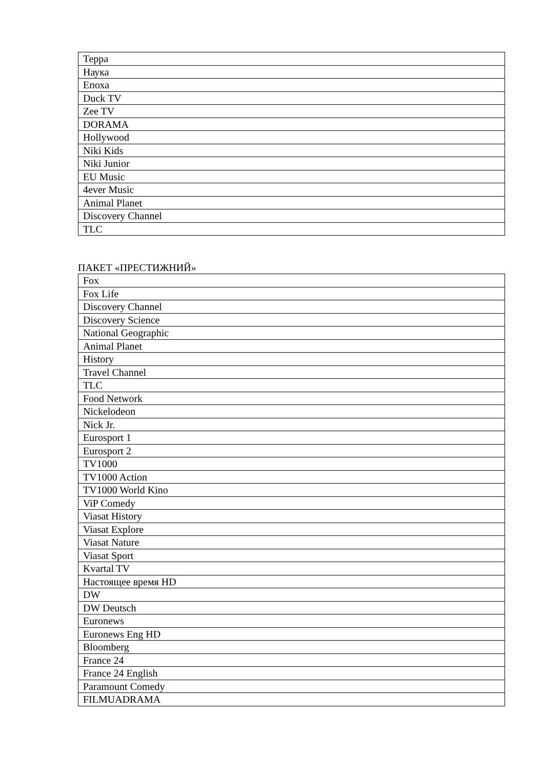| Терра |
| Наука |
| Епоха |
| Duck TV |
| Zee TV |
| DORAMA |
| Hollywood |
| Niki Kids |
| Niki Junior |
| EU Music |
| 4ever Music |
| Animal Planet |
| Discovery Channel |
| TLC |
ПАКЕТ «ПРЕСТИЖНИЙ»
| Fox |
| Fox Life |
| Discovery Channel |
| Discovery Science |
| National Geographic |
| Animal Planet |
| History |
| Travel Channel |
| TLC |
| Food Network |
| Nickelodeon |
| Nick Jr. |
| Eurosport 1 |
| Eurosport 2 |
| TV1000 |
| TV1000 Action |
| TV1000 World Kino |
| ViP Comedy |
| Viasat History |
| Viasat Explore |
| Viasat Nature |
| Viasat Sport |
| Kvartal TV |
| Настоящее время HD |
| DW |
| DW Deutsch |
| Euronews |
| Euronews Eng HD |
| Bloomberg |
| France 24 |
| France 24 English |
| Paramount Comedy |
| FILMUADRAMA |